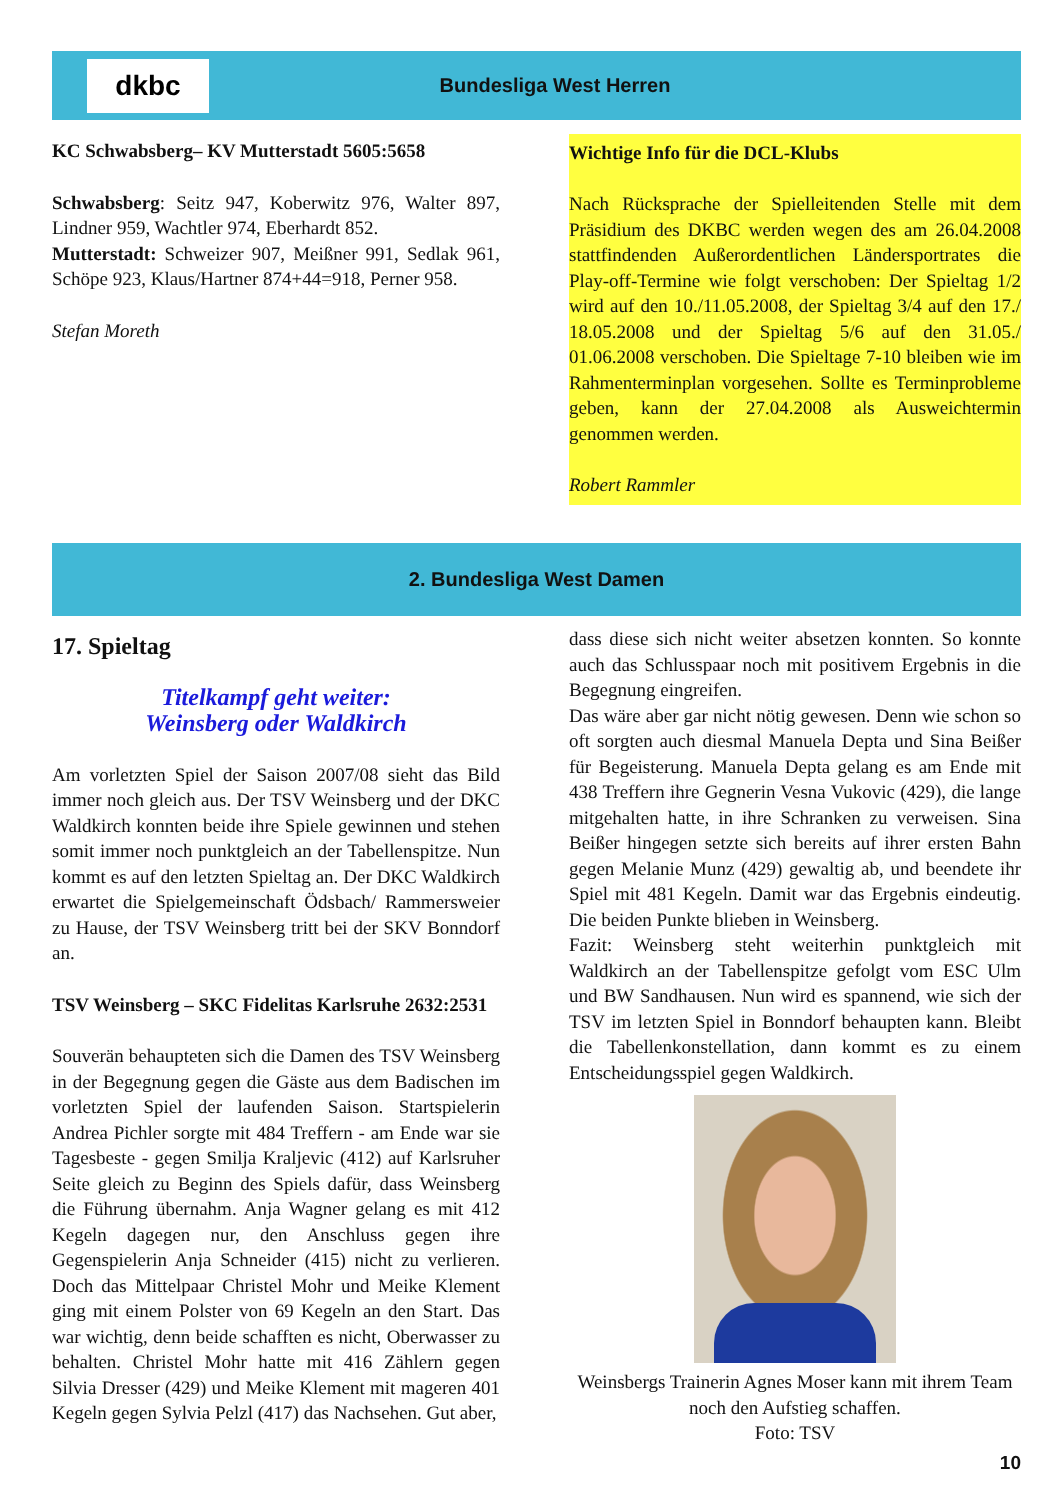dkbc
Bundesliga West Herren
KC Schwabsberg– KV Mutterstadt 5605:5658
Schwabsberg: Seitz 947, Koberwitz 976, Walter 897, Lindner 959, Wachtler 974, Eberhardt 852.
Mutterstadt: Schweizer 907, Meißner 991, Sedlak 961, Schöpe 923, Klaus/Hartner 874+44=918, Perner 958.
Stefan Moreth
Wichtige Info für die DCL-Klubs
Nach Rücksprache der Spielleitenden Stelle mit dem Präsidium des DKBC werden wegen des am 26.04.2008 stattfindenden Außerordentlichen Ländersportrates die Play-off-Termine wie folgt verschoben: Der Spieltag 1/2 wird auf den 10./11.05.2008, der Spieltag 3/4 auf den 17./ 18.05.2008 und der Spieltag 5/6 auf den 31.05./ 01.06.2008 verschoben. Die Spieltage 7-10 bleiben wie im Rahmenterminplan vorgesehen. Sollte es Terminprobleme geben, kann der 27.04.2008 als Ausweichtermin genommen werden.
Robert Rammler
2. Bundesliga West Damen
17. Spieltag
Titelkampf geht weiter:
Weinsberg oder Waldkirch
Am vorletzten Spiel der Saison 2007/08 sieht das Bild immer noch gleich aus. Der TSV Weinsberg und der DKC Waldkirch konnten beide ihre Spiele gewinnen und stehen somit immer noch punktgleich an der Tabellenspitze. Nun kommt es auf den letzten Spieltag an. Der DKC Waldkirch erwartet die Spielgemeinschaft Ödsbach/ Rammersweier zu Hause, der TSV Weinsberg tritt bei der SKV Bonndorf an.
TSV Weinsberg – SKC Fidelitas Karlsruhe 2632:2531
Souverän behaupteten sich die Damen des TSV Weinsberg in der Begegnung gegen die Gäste aus dem Badischen im vorletzten Spiel der laufenden Saison. Startspielerin Andrea Pichler sorgte mit 484 Treffern - am Ende war sie Tagesbeste - gegen Smilja Kraljevic (412) auf Karlsruher Seite gleich zu Beginn des Spiels dafür, dass Weinsberg die Führung übernahm. Anja Wagner gelang es mit 412 Kegeln dagegen nur, den Anschluss gegen ihre Gegenspielerin Anja Schneider (415) nicht zu verlieren. Doch das Mittelpaar Christel Mohr und Meike Klement ging mit einem Polster von 69 Kegeln an den Start. Das war wichtig, denn beide schafften es nicht, Oberwasser zu behalten. Christel Mohr hatte mit 416 Zählern gegen Silvia Dresser (429) und Meike Klement mit mageren 401 Kegeln gegen Sylvia Pelzl (417) das Nachsehen. Gut aber,
dass diese sich nicht weiter absetzen konnten. So konnte auch das Schlusspaar noch mit positivem Ergebnis in die Begegnung eingreifen.
Das wäre aber gar nicht nötig gewesen. Denn wie schon so oft sorgten auch diesmal Manuela Depta und Sina Beißer für Begeisterung. Manuela Depta gelang es am Ende mit 438 Treffern ihre Gegnerin Vesna Vukovic (429), die lange mitgehalten hatte, in ihre Schranken zu verweisen. Sina Beißer hingegen setzte sich bereits auf ihrer ersten Bahn gegen Melanie Munz (429) gewaltig ab, und beendete ihr Spiel mit 481 Kegeln. Damit war das Ergebnis eindeutig. Die beiden Punkte blieben in Weinsberg.
Fazit: Weinsberg steht weiterhin punktgleich mit Waldkirch an der Tabellenspitze gefolgt vom ESC Ulm und BW Sandhausen. Nun wird es spannend, wie sich der TSV im letzten Spiel in Bonndorf behaupten kann. Bleibt die Tabellenkonstellation, dann kommt es zu einem Entscheidungsspiel gegen Waldkirch.
Weinsbergs Trainerin Agnes Moser kann mit ihrem Team noch den Aufstieg schaffen.
Foto: TSV
10